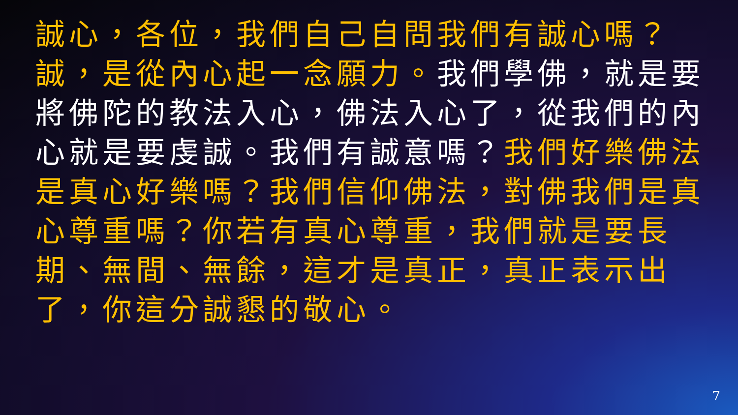誠心，各位，我們自己自問我們有誠心嗎？誠，是從內心起一念願力。我們學佛，就是要將佛陀的教法入心，佛法入心了，從我們的內心就是要虔誠。我們有誠意嗎？我們好樂佛法是真心好樂嗎？我們信仰佛法，對佛我們是真心尊重嗎？你若有真心尊重，我們就是要長期、無間、無餘，這才是真正，真正表示出了，你這分誠懇的敬心。
7